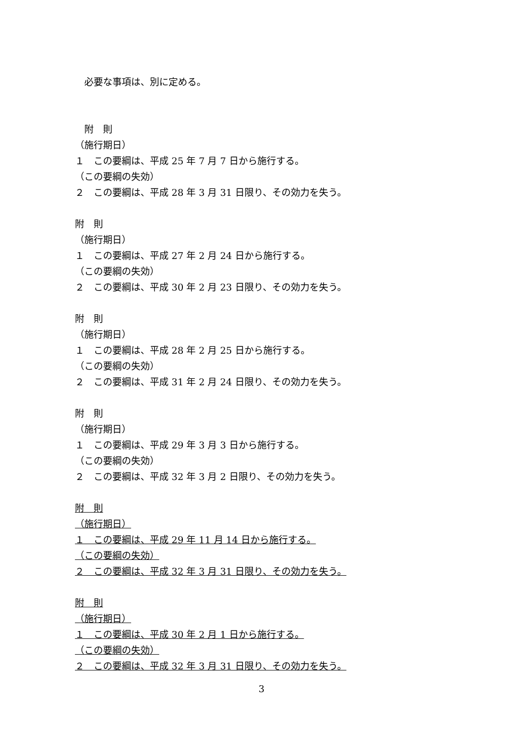必要な事項は、別に定める。
　附　則
（施行期日）
１　この要綱は、平成 25 年 7 月 7 日から施行する。
（この要綱の失効）
２　この要綱は、平成 28 年 3 月 31 日限り、その効力を失う。
附　則
（施行期日）
１　この要綱は、平成 27 年 2 月 24 日から施行する。
（この要綱の失効）
２　この要綱は、平成 30 年 2 月 23 日限り、その効力を失う。
附　則
（施行期日）
１　この要綱は、平成 28 年 2 月 25 日から施行する。
（この要綱の失効）
２　この要綱は、平成 31 年 2 月 24 日限り、その効力を失う。
附　則
（施行期日）
１　この要綱は、平成 29 年 3 月 3 日から施行する。
（この要綱の失効）
２　この要綱は、平成 32 年 3 月 2 日限り、その効力を失う。
附　則
（施行期日）
１　この要綱は、平成 29 年 11 月 14 日から施行する。
（この要綱の失効）
２　この要綱は、平成 32 年 3 月 31 日限り、その効力を失う。
附　則
（施行期日）
１　この要綱は、平成 30 年 2 月 1 日から施行する。
（この要綱の失効）
２　この要綱は、平成 32 年 3 月 31 日限り、その効力を失う。
3